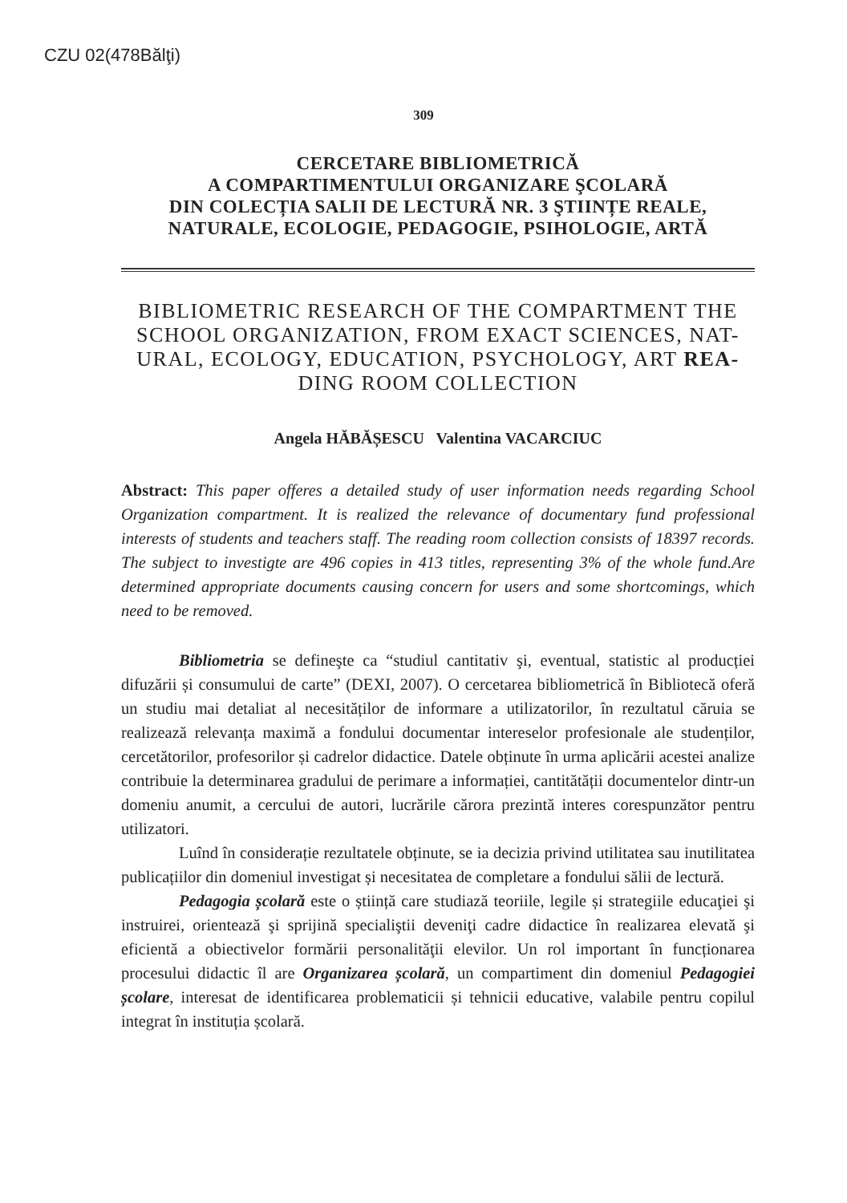CZU 02(478Bălţi)
309
CERCETARE BIBLIOMETRICĂ
A COMPARTIMENTULUI ORGANIZARE ŞCOLARĂ
DIN COLECȚIA SALII DE LECTURĂ NR. 3 ŞTIINȚE REALE,
NATURALE, ECOLOGIE, PEDAGOGIE, PSIHOLOGIE, ARTĂ
BIBLIOMETRIC RESEARCH OF THE COMPARTMENT THE SCHOOL ORGANIZATION, FROM EXACT SCIENCES, NAT-URAL, ECOLOGY, EDUCATION, PSYCHOLOGY, ART REA- DING ROOM COLLECTION
Angela HĂBĂȘESCU Valentina VACARCIUC
Abstract: This paper offeres a detailed study of user information needs regarding School Organization compartment. It is realized the relevance of documentary fund professional interests of students and teachers staff. The reading room collection consists of 18397 records. The subject to investigte are 496 copies in 413 titles, representing 3% of the whole fund.Are determined appropriate documents causing concern for users and some shortcomings, which need to be removed.
Bibliometria se defineşte ca “studiul cantitativ şi, eventual, statistic al producției difuzării și consumului de carte” (DEXI, 2007). O cercetarea bibliometrică în Bibliotecă oferă un studiu mai detaliat al necesităților de informare a utilizatorilor, în rezultatul căruia se realizează relevanța maximă a fondului documentar intereselor profesionale ale studenților, cercetătorilor, profesorilor și cadrelor didactice. Datele obținute în urma aplicării acestei analize contribuie la determinarea gradului de perimare a informației, cantitătății documentelor dintr-un domeniu anumit, a cercului de autori, lucrările cărora prezintă interes corespunzător pentru utilizatori.
Luînd în considerație rezultatele obținute, se ia decizia privind utilitatea sau inutilitatea publicațiilor din domeniul investigat și necesitatea de completare a fondului sălii de lectură.
Pedagogia școlară este o știință care studiază teoriile, legile și strategiile educaţiei şi instruirei, orientează şi sprijină specialiştii deveniţi cadre didactice în realizarea elevată şi eficientă a obiectivelor formării personalităţii elevilor. Un rol important în funcționarea procesului didactic îl are Organizarea școlară, un compartiment din domeniul Pedagogiei școlare, interesat de identificarea problematicii și tehnicii educative, valabile pentru copilul integrat în instituția școlară.